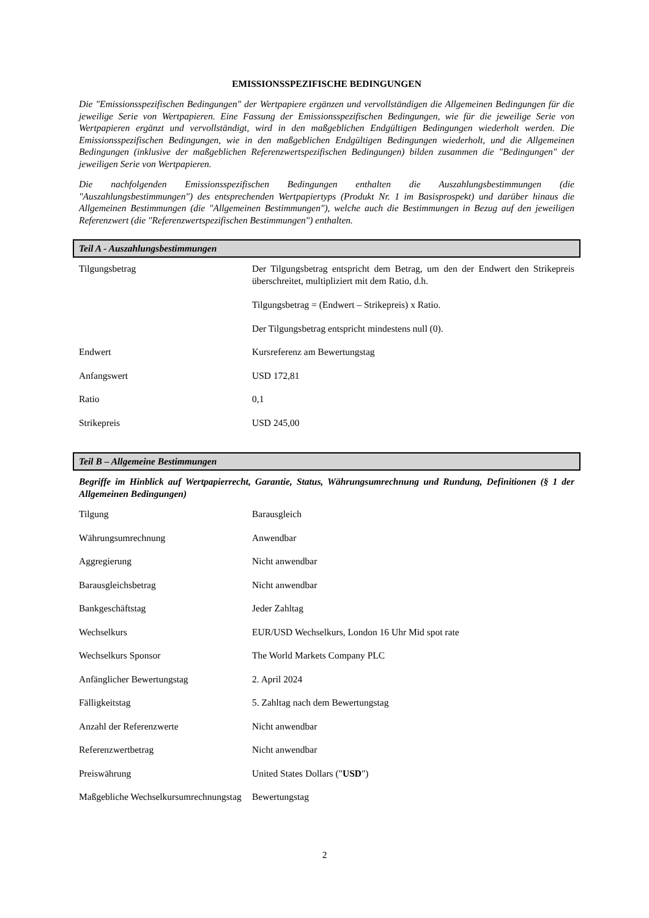EMISSIONSSPEZIFISCHE BEDINGUNGEN
Die "Emissionsspezifischen Bedingungen" der Wertpapiere ergänzen und vervollständigen die Allgemeinen Bedingungen für die jeweilige Serie von Wertpapieren. Eine Fassung der Emissionsspezifischen Bedingungen, wie für die jeweilige Serie von Wertpapieren ergänzt und vervollständigt, wird in den maßgeblichen Endgültigen Bedingungen wiederholt werden. Die Emissionsspezifischen Bedingungen, wie in den maßgeblichen Endgültigen Bedingungen wiederholt, und die Allgemeinen Bedingungen (inklusive der maßgeblichen Referenzwertspezifischen Bedingungen) bilden zusammen die "Bedingungen" der jeweiligen Serie von Wertpapieren.
Die nachfolgenden Emissionsspezifischen Bedingungen enthalten die Auszahlungsbestimmungen (die "Auszahlungsbestimmungen") des entsprechenden Wertpapiertyps (Produkt Nr. 1 im Basisprospekt) und darüber hinaus die Allgemeinen Bestimmungen (die "Allgemeinen Bestimmungen"), welche auch die Bestimmungen in Bezug auf den jeweiligen Referenzwert (die "Referenzwertspezifischen Bestimmungen") enthalten.
Teil A - Auszahlungsbestimmungen
| Tilgungsbetrag | Der Tilgungsbetrag entspricht dem Betrag, um den der Endwert den Strikepreis überschreitet, multipliziert mit dem Ratio, d.h. Tilgungsbetrag = (Endwert – Strikepreis) x Ratio. Der Tilgungsbetrag entspricht mindestens null (0). |
| Endwert | Kursreferenz am Bewertungstag |
| Anfangswert | USD 172,81 |
| Ratio | 0,1 |
| Strikepreis | USD 245,00 |
Teil B – Allgemeine Bestimmungen
Begriffe im Hinblick auf Wertpapierrecht, Garantie, Status, Währungsumrechnung und Rundung, Definitionen (§ 1 der Allgemeinen Bedingungen)
| Tilgung | Barausgleich |
| Währungsumrechnung | Anwendbar |
| Aggregierung | Nicht anwendbar |
| Barausgleichsbetrag | Nicht anwendbar |
| Bankgeschäftstag | Jeder Zahltag |
| Wechselkurs | EUR/USD Wechselkurs, London 16 Uhr Mid spot rate |
| Wechselkurs Sponsor | The World Markets Company PLC |
| Anfänglicher Bewertungstag | 2. April 2024 |
| Fälligkeitstag | 5. Zahltag nach dem Bewertungstag |
| Anzahl der Referenzwerte | Nicht anwendbar |
| Referenzwertbetrag | Nicht anwendbar |
| Preiswährung | United States Dollars (" USD ") |
| Maßgebliche Wechselkursumrechnungstag | Bewertungstag |
2